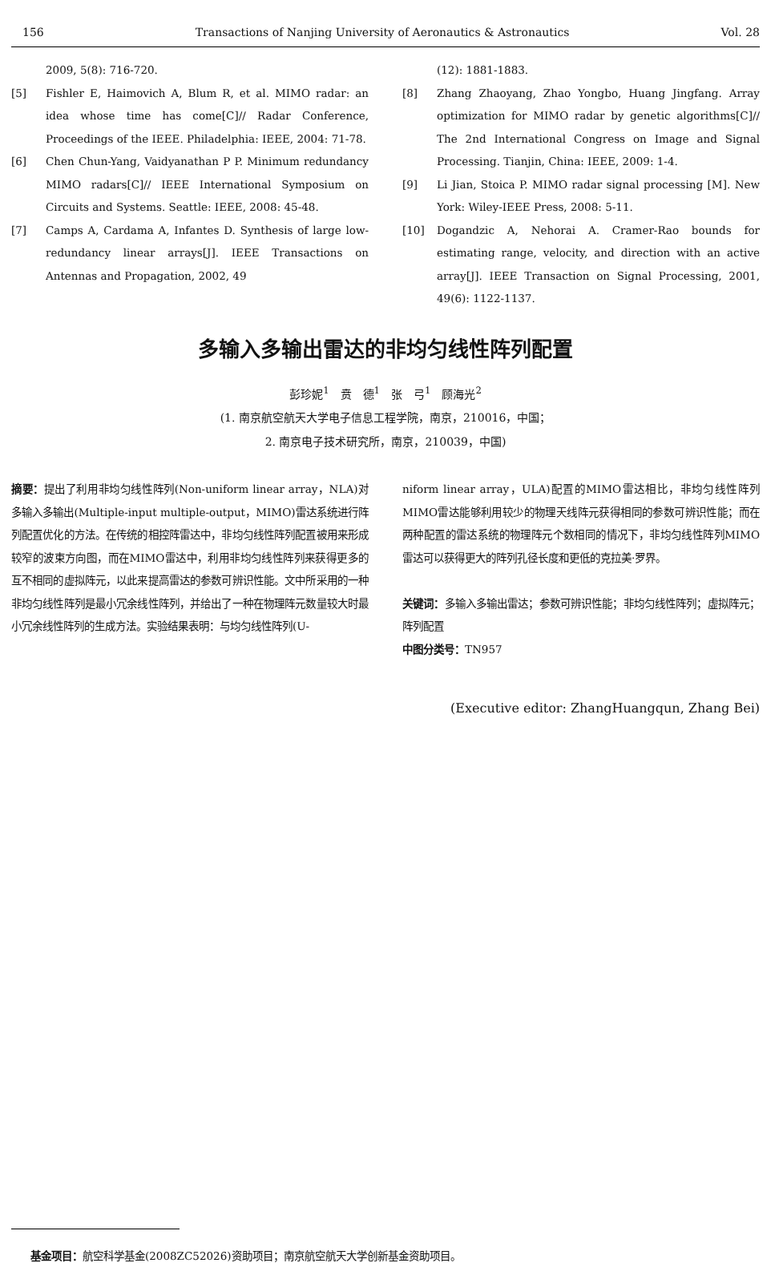156 Transactions of Nanjing University of Aeronautics & Astronautics Vol. 28
2009, 5(8): 716-720.
[5] Fishler E, Haimovich A, Blum R, et al. MIMO radar: an idea whose time has come[C]// Radar Conference, Proceedings of the IEEE. Philadelphia: IEEE, 2004: 71-78.
[6] Chen Chun-Yang, Vaidyanathan P P. Minimum redundancy MIMO radars[C]// IEEE International Symposium on Circuits and Systems. Seattle: IEEE, 2008: 45-48.
[7] Camps A, Cardama A, Infantes D. Synthesis of large low-redundancy linear arrays[J]. IEEE Transactions on Antennas and Propagation, 2002, 49
(12): 1881-1883.
[8] Zhang Zhaoyang, Zhao Yongbo, Huang Jingfang. Array optimization for MIMO radar by genetic algorithms[C]// The 2nd International Congress on Image and Signal Processing. Tianjin, China: IEEE, 2009: 1-4.
[9] Li Jian, Stoica P. MIMO radar signal processing [M]. New York: Wiley-IEEE Press, 2008: 5-11.
[10] Dogandzic A, Nehorai A. Cramer-Rao bounds for estimating range, velocity, and direction with an active array[J]. IEEE Transaction on Signal Processing, 2001, 49(6): 1122-1137.
多输入多输出雷达的非均匀线性阵列配置
彭珍妮<sup>1</sup>　贲　德<sup>1</sup>　张　弓<sup>1</sup>　顾海光<sup>2</sup>
(1. 南京航空航天大学电子信息工程学院，南京，210016，中国；
2. 南京电子技术研究所，南京，210039，中国)
摘要：提出了利用非均匀线性阵列(Non-uniform linear array，NLA)对多输入多输出(Multiple-input multiple-output，MIMO)雷达系统进行阵列配置优化的方法。在传统的相控阵雷达中，非均匀线性阵列配置被用来形成较窄的波束方向图，而在MIMO雷达中，利用非均匀线性阵列来获得更多的互不相同的虚拟阵元，以此来提高雷达的参数可辨识性能。文中所采用的一种非均匀线性阵列是最小冗余线性阵列，并给出了一种在物理阵元数量较大时最小冗余线性阵列的生成方法。实验结果表明：与均匀线性阵列(U-
niform linear array，ULA)配置的MIMO雷达相比，非均匀线性阵列MIMO雷达能够利用较少的物理天线阵元获得相同的参数可辨识性能；而在两种配置的雷达系统的物理阵元个数相同的情况下，非均匀线性阵列MIMO雷达可以获得更大的阵列孔径长度和更低的克拉美·罗界。
关键词：多输入多输出雷达；参数可辨识性能；非均匀线性阵列；虚拟阵元；阵列配置
中图分类号：TN957
(Executive editor: ZhangHuangqun, Zhang Bei)
基金项目：航空科学基金(2008ZC52026)资助项目；南京航空航天大学创新基金资助项目。